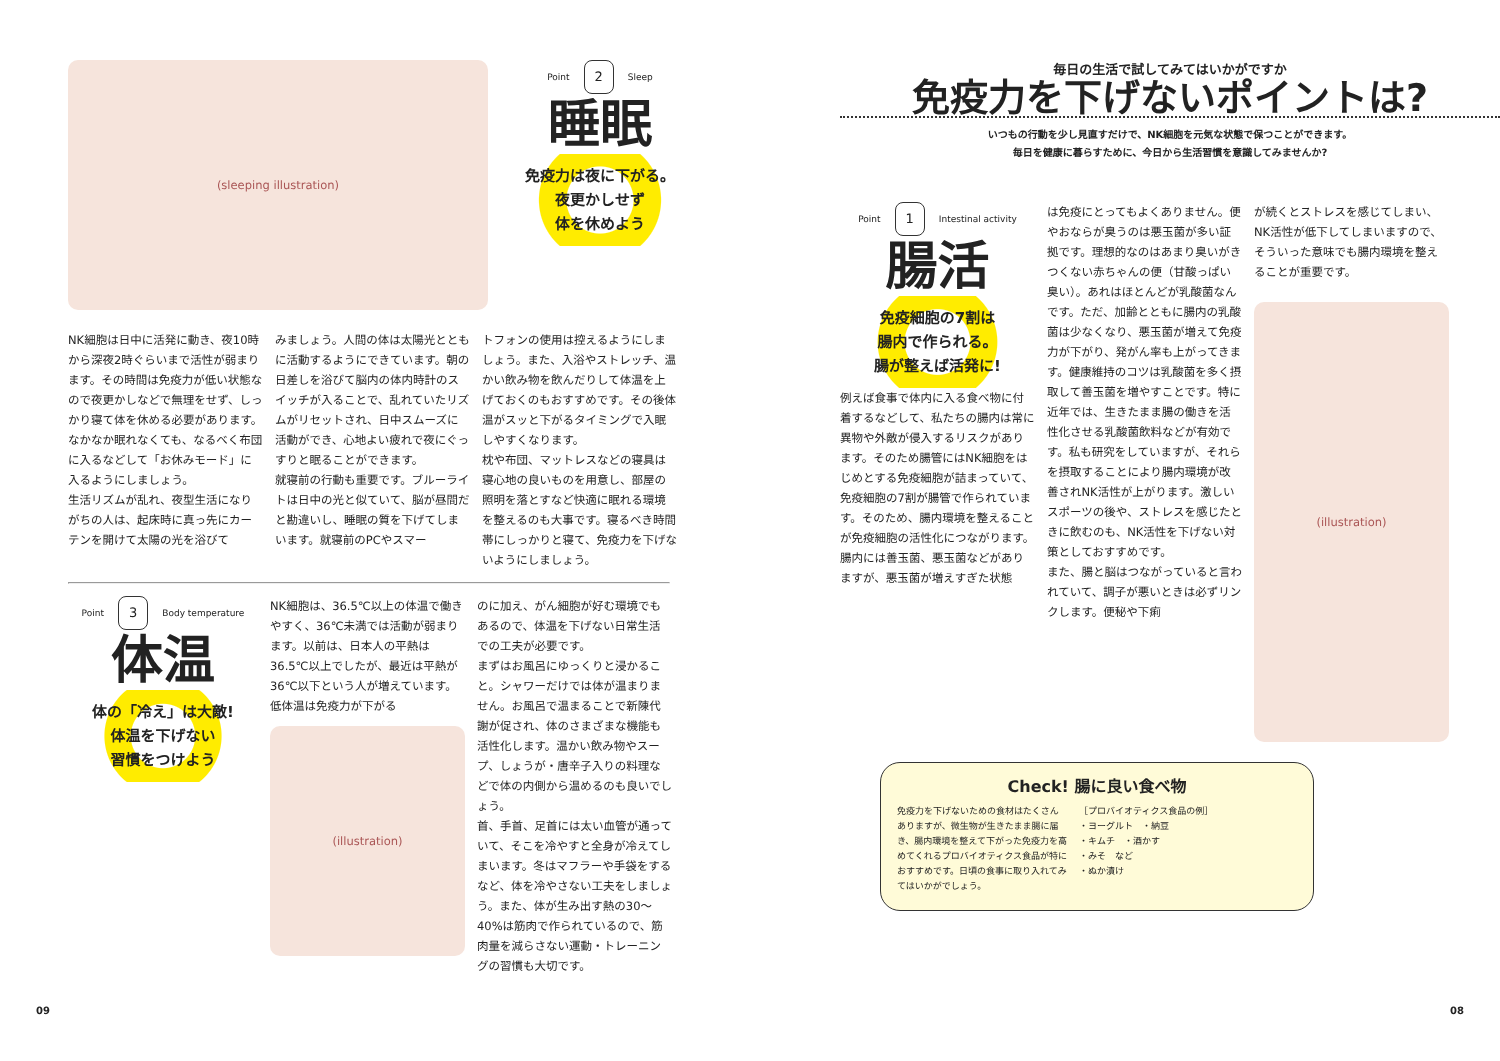(sleeping illustration)
Point 2 Sleep
睡眠
免疫力は夜に下がる。
夜更かしせず
体を休めよう
NK細胞は日中に活発に動き、夜10時から深夜2時ぐらいまで活性が弱まります。その時間は免疫力が低い状態なので夜更かしなどで無理をせず、しっかり寝て体を休める必要があります。なかなか眠れなくても、なるべく布団に入るなどして「お休みモード」に入るようにしましょう。
生活リズムが乱れ、夜型生活になりがちの人は、起床時に真っ先にカーテンを開けて太陽の光を浴びて
みましょう。人間の体は太陽光とともに活動するようにできています。朝の日差しを浴びて脳内の体内時計のスイッチが入ることで、乱れていたリズムがリセットされ、日中スムーズに活動ができ、心地よい疲れで夜にぐっすりと眠ることができます。
就寝前の行動も重要です。ブルーライトは日中の光と似ていて、脳が昼間だと勘違いし、睡眠の質を下げてしまいます。就寝前のPCやスマー
トフォンの使用は控えるようにしましょう。また、入浴やストレッチ、温かい飲み物を飲んだりして体温を上げておくのもおすすめです。その後体温がスッと下がるタイミングで入眠しやすくなります。
枕や布団、マットレスなどの寝具は寝心地の良いものを用意し、部屋の照明を落とすなど快適に眠れる環境を整えるのも大事です。寝るべき時間帯にしっかりと寝て、免疫力を下げないようにしましょう。
Point 3 Body temperature
体温
体の「冷え」は大敵!
体温を下げない
習慣をつけよう
NK細胞は、36.5℃以上の体温で働きやすく、36℃未満では活動が弱まります。以前は、日本人の平熱は36.5℃以上でしたが、最近は平熱が36℃以下という人が増えています。低体温は免疫力が下がる
(illustration)
のに加え、がん細胞が好む環境でもあるので、体温を下げない日常生活での工夫が必要です。
まずはお風呂にゆっくりと浸かること。シャワーだけでは体が温まりません。お風呂で温まることで新陳代謝が促され、体のさまざまな機能も活性化します。温かい飲み物やスープ、しょうが・唐辛子入りの料理などで体の内側から温めるのも良いでしょう。
首、手首、足首には太い血管が通っていて、そこを冷やすと全身が冷えてしまいます。冬はマフラーや手袋をするなど、体を冷やさない工夫をしましょう。また、体が生み出す熱の30～40%は筋肉で作られているので、筋肉量を減らさない運動・トレーニングの習慣も大切です。
09
毎日の生活で試してみてはいかがですか
免疫力を下げないポイントは?
いつもの行動を少し見直すだけで、NK細胞を元気な状態で保つことができます。
毎日を健康に暮らすために、今日から生活習慣を意識してみませんか?
Point 1 Intestinal activity
腸活
免疫細胞の7割は
腸内で作られる。
腸が整えば活発に!
例えば食事で体内に入る食べ物に付着するなどして、私たちの腸内は常に異物や外敵が侵入するリスクがあります。そのため腸管にはNK細胞をはじめとする免疫細胞が詰まっていて、免疫細胞の7割が腸管で作られています。そのため、腸内環境を整えることが免疫細胞の活性化につながります。
腸内には善玉菌、悪玉菌などがありますが、悪玉菌が増えすぎた状態
は免疫にとってもよくありません。便やおならが臭うのは悪玉菌が多い証拠です。理想的なのはあまり臭いがきつくない赤ちゃんの便（甘酸っぱい臭い）。あれはほとんどが乳酸菌なんです。ただ、加齢とともに腸内の乳酸菌は少なくなり、悪玉菌が増えて免疫力が下がり、発がん率も上がってきます。健康維持のコツは乳酸菌を多く摂取して善玉菌を増やすことです。特に近年では、生きたまま腸の働きを活性化させる乳酸菌飲料などが有効です。私も研究をしていますが、それらを摂取することにより腸内環境が改善されNK活性が上がります。激しいスポーツの後や、ストレスを感じたときに飲むのも、NK活性を下げない対策としておすすめです。
また、腸と脳はつながっていると言われていて、調子が悪いときは必ずリンクします。便秘や下痢
が続くとストレスを感じてしまい、NK活性が低下してしまいますので、そういった意味でも腸内環境を整えることが重要です。
(illustration)
Check! 腸に良い食べ物
免疫力を下げないための食材はたくさんありますが、微生物が生きたまま腸に届き、腸内環境を整えて下がった免疫力を高めてくれるプロバイオティクス食品が特におすすめです。日頃の食事に取り入れてみてはいかがでしょう。
［プロバイオティクス食品の例］
・ヨーグルト　・納豆
・キムチ　・酒かす
・みそ　など
・ぬか漬け
08